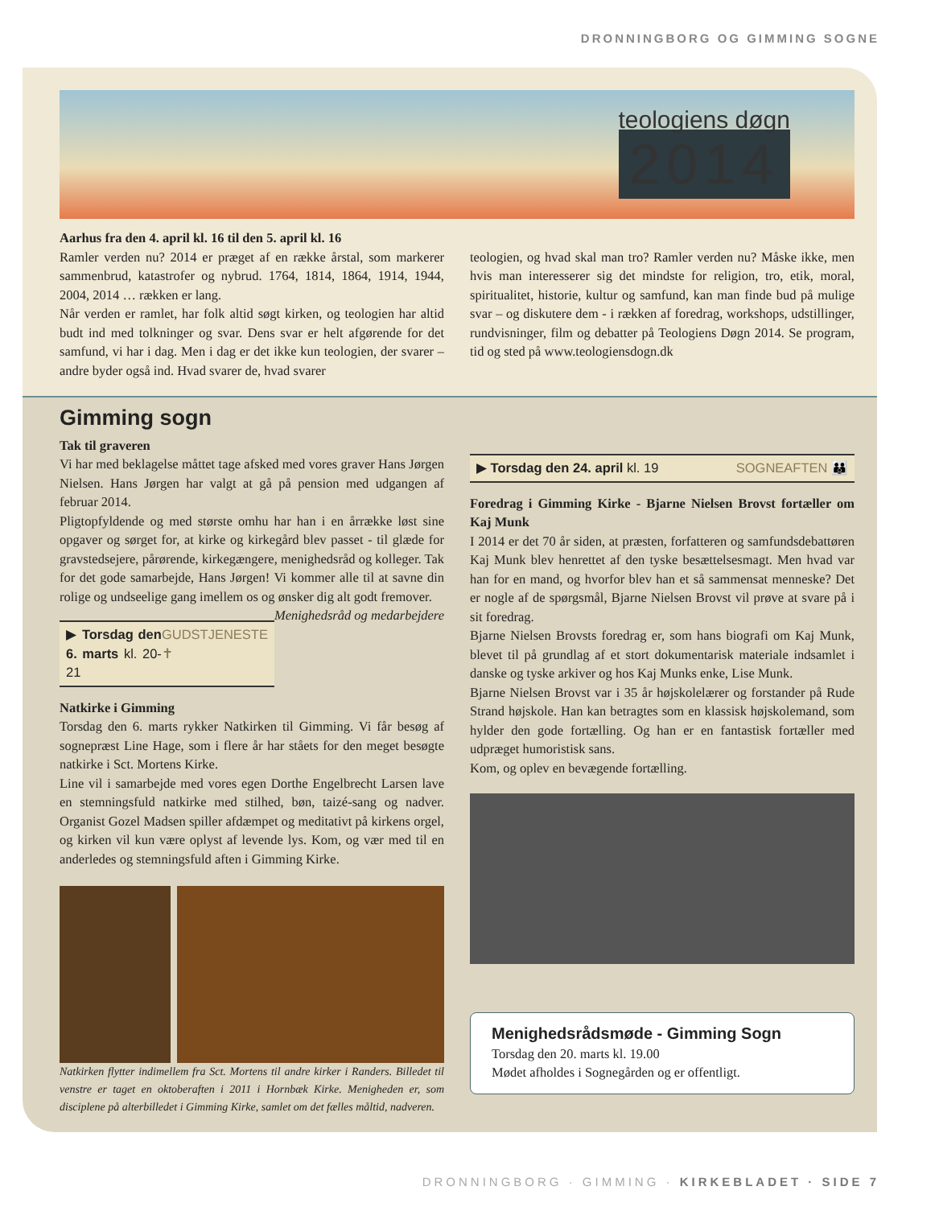DRONNINGBORG OG GIMMING SOGNE
teologiens døgn
2014
Aarhus fra den 4. april kl. 16 til den 5. april kl. 16
Ramler verden nu? 2014 er præget af en række årstal, som markerer sammenbrud, katastrofer og nybrud. 1764, 1814, 1864, 1914, 1944, 2004, 2014 … rækken er lang.
Når verden er ramlet, har folk altid søgt kirken, og teologien har altid budt ind med tolkninger og svar. Dens svar er helt afgørende for det samfund, vi har i dag. Men i dag er det ikke kun teologien, der svarer – andre byder også ind. Hvad svarer de, hvad svarer
teologien, og hvad skal man tro? Ramler verden nu? Måske ikke, men hvis man interesserer sig det mindste for religion, tro, etik, moral, spiritualitet, historie, kultur og samfund, kan man finde bud på mulige svar – og diskutere dem - i rækken af foredrag, workshops, udstillinger, rundvisninger, film og debatter på Teologiens Døgn 2014. Se program, tid og sted på www.teologiensdogn.dk
Gimming sogn
Tak til graveren
Vi har med beklagelse måttet tage afsked med vores graver Hans Jørgen Nielsen. Hans Jørgen har valgt at gå på pension med udgangen af februar 2014.
Pligtopfyldende og med største omhu har han i en årrække løst sine opgaver og sørget for, at kirke og kirkegård blev passet - til glæde for gravstedsejere, pårørende, kirkegængere, menighedsråd og kolleger. Tak for det gode samarbejde, Hans Jørgen! Vi kommer alle til at savne din rolige og undseelige gang imellem os og ønsker dig alt godt fremover. Menighedsråd og medarbejdere
▶ Torsdag den 6. marts kl. 20-21 GUDSTJENESTE ✝
Natkirke i Gimming
Torsdag den 6. marts rykker Natkirken til Gimming. Vi får besøg af sognepræst Line Hage, som i flere år har ståets for den meget besøgte natkirke i Sct. Mortens Kirke.
Line vil i samarbejde med vores egen Dorthe Engelbrecht Larsen lave en stemningsfuld natkirke med stilhed, bøn, taizé-sang og nadver. Organist Gozel Madsen spiller afdæmpet og meditativt på kirkens orgel, og kirken vil kun være oplyst af levende lys. Kom, og vær med til en anderledes og stemningsfuld aften i Gimming Kirke.
Natkirken flytter indimellem fra Sct. Mortens til andre kirker i Randers. Billedet til venstre er taget en oktoberaften i 2011 i Hornbæk Kirke. Menigheden er, som disciplene på alterbilledet i Gimming Kirke, samlet om det fælles måltid, nadveren.
▶ Torsdag den 24. april kl. 19 SOGNEAFTEN 👪
Foredrag i Gimming Kirke - Bjarne Nielsen Brovst fortæller om Kaj Munk
I 2014 er det 70 år siden, at præsten, forfatteren og samfundsdebattøren Kaj Munk blev henrettet af den tyske besættelsesmagt. Men hvad var han for en mand, og hvorfor blev han et så sammensat menneske? Det er nogle af de spørgsmål, Bjarne Nielsen Brovst vil prøve at svare på i sit foredrag.
Bjarne Nielsen Brovsts foredrag er, som hans biografi om Kaj Munk, blevet til på grundlag af et stort dokumentarisk materiale indsamlet i danske og tyske arkiver og hos Kaj Munks enke, Lise Munk.
Bjarne Nielsen Brovst var i 35 år højskolelærer og forstander på Rude Strand højskole. Han kan betragtes som en klassisk højskolemand, som hylder den gode fortælling. Og han er en fantastisk fortæller med udpræget humoristisk sans.
Kom, og oplev en bevægende fortælling.
Menighedsrådsmøde - Gimming Sogn
Torsdag den 20. marts kl. 19.00
Mødet afholdes i Sognegården og er offentligt.
DRONNINGBORG · GIMMING · KIRKEBLADET · SIDE 7